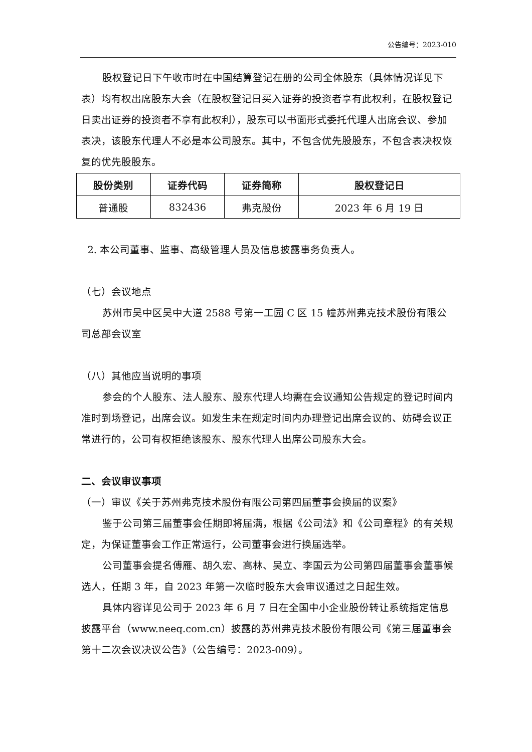公告编号：2023-010
股权登记日下午收市时在中国结算登记在册的公司全体股东（具体情况详见下表）均有权出席股东大会（在股权登记日买入证券的投资者享有此权利，在股权登记日卖出证券的投资者不享有此权利），股东可以书面形式委托代理人出席会议、参加表决，该股东代理人不必是本公司股东。其中，不包含优先股股东，不包含表决权恢复的优先股股东。
| 股份类别 | 证券代码 | 证券简称 | 股权登记日 |
| --- | --- | --- | --- |
| 普通股 | 832436 | 弗克股份 | 2023 年 6 月 19 日 |
2. 本公司董事、监事、高级管理人员及信息披露事务负责人。
（七）会议地点
苏州市吴中区吴中大道 2588 号第一工园 C 区 15 幢苏州弗克技术股份有限公司总部会议室
（八）其他应当说明的事项
参会的个人股东、法人股东、股东代理人均需在会议通知公告规定的登记时间内准时到场登记，出席会议。如发生未在规定时间内办理登记出席会议的、妨碍会议正常进行的，公司有权拒绝该股东、股东代理人出席公司股东大会。
二、会议审议事项
（一）审议《关于苏州弗克技术股份有限公司第四届董事会换届的议案》
鉴于公司第三届董事会任期即将届满，根据《公司法》和《公司章程》的有关规定，为保证董事会工作正常运行，公司董事会进行换届选举。
公司董事会提名傅雁、胡久宏、高林、吴立、李国云为公司第四届董事会董事候选人，任期 3 年，自 2023 年第一次临时股东大会审议通过之日起生效。
具体内容详见公司于 2023 年 6 月 7 日在全国中小企业股份转让系统指定信息披露平台（www.neeq.com.cn）披露的苏州弗克技术股份有限公司《第三届董事会第十二次会议决议公告》（公告编号：2023-009）。